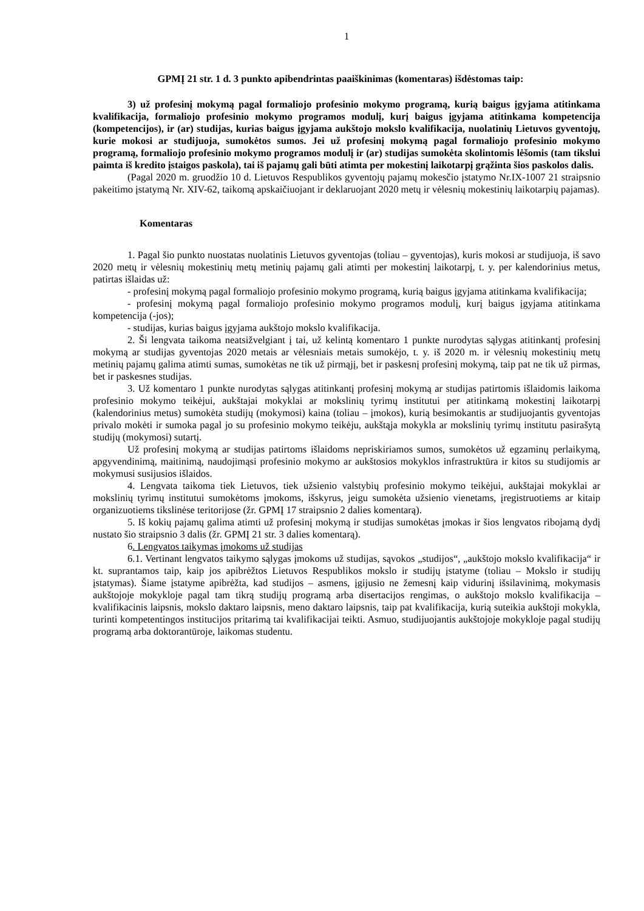1
GPMĮ 21 str. 1 d. 3 punkto apibendrintas paaiškinimas (komentaras) išdėstomas taip:
3) už profesinį mokymą pagal formaliojo profesinio mokymo programą, kurią baigus įgyjama atitinkama kvalifikacija, formaliojo profesinio mokymo programos modulį, kurį baigus įgyjama atitinkama kompetencija (kompetencijos), ir (ar) studijas, kurias baigus įgyjama aukštojo mokslo kvalifikacija, nuolatinių Lietuvos gyventojų, kurie mokosi ar studijuoja, sumokėtos sumos. Jei už profesinį mokymą pagal formaliojo profesinio mokymo programą, formaliojo profesinio mokymo programos modulį ir (ar) studijas sumokėta skolintomis lėšomis (tam tikslui paimta iš kredito įstaigos paskola), tai iš pajamų gali būti atimta per mokestinį laikotarpį grąžinta šios paskolos dalis.
(Pagal 2020 m. gruodžio 10 d. Lietuvos Respublikos gyventojų pajamų mokesčio įstatymo Nr.IX-1007 21 straipsnio pakeitimo įstatymą Nr. XIV-62, taikomą apskaičiuojant ir deklaruojant 2020 metų ir vėlesnių mokestinių laikotarpių pajamas).
Komentaras
1. Pagal šio punkto nuostatas nuolatinis Lietuvos gyventojas (toliau – gyventojas), kuris mokosi ar studijuoja, iš savo 2020 metų ir vėlesnių mokestinių metų metinių pajamų gali atimti per mokestinį laikotarpį, t. y. per kalendorinius metus, patirtas išlaidas už:
- profesinį mokymą pagal formaliojo profesinio mokymo programą, kurią baigus įgyjama atitinkama kvalifikacija;
- profesinį mokymą pagal formaliojo profesinio mokymo programos modulį, kurį baigus įgyjama atitinkama kompetencija (-jos);
- studijas, kurias baigus įgyjama aukštojo mokslo kvalifikacija.
2. Ši lengvata taikoma neatsižvelgiant į tai, už kelintą komentaro 1 punkte nurodytas sąlygas atitinkantį profesinį mokymą ar studijas gyventojas 2020 metais ar vėlesniais metais sumokėjo, t. y. iš 2020 m. ir vėlesnių mokestinių metų metinių pajamų galima atimti sumas, sumokėtas ne tik už pirmąjį, bet ir paskesnį profesinį mokymą, taip pat ne tik už pirmas, bet ir paskesnes studijas.
3. Už komentaro 1 punkte nurodytas sąlygas atitinkantį profesinį mokymą ar studijas patirtomis išlaidomis laikoma profesinio mokymo teikėjui, aukštajai mokyklai ar mokslinių tyrimų institutui per atitinkamą mokestinį laikotarpį (kalendorinius metus) sumokėta studijų (mokymosi) kaina (toliau – įmokos), kurią besimokantis ar studijuojantis gyventojas privalo mokėti ir sumoka pagal jo su profesinio mokymo teikėju, aukštąja mokykla ar mokslinių tyrimų institutu pasirašytą studijų (mokymosi) sutartį.
Už profesinį mokymą ar studijas patirtoms išlaidoms nepriskiriamos sumos, sumokėtos už egzaminų perlaikymą, apgyvendinimą, maitinimą, naudojimąsi profesinio mokymo ar aukštosios mokyklos infrastruktūra ir kitos su studijomis ar mokymusi susijusios išlaidos.
4. Lengvata taikoma tiek Lietuvos, tiek užsienio valstybių profesinio mokymo teikėjui, aukštajai mokyklai ar mokslinių tyrimų institutui sumokėtoms įmokoms, išskyrus, jeigu sumokėta užsienio vienetams, įregistruotiems ar kitaip organizuotiems tikslinėse teritorijose (žr. GPMĮ 17 straipsnio 2 dalies komentarą).
5. Iš kokių pajamų galima atimti už profesinį mokymą ir studijas sumokėtas įmokas ir šios lengvatos ribojamą dydį nustato šio straipsnio 3 dalis (žr. GPMĮ 21 str. 3 dalies komentarą).
6. Lengvatos taikymas įmokoms už studijas
6.1. Vertinant lengvatos taikymo sąlygas įmokoms už studijas, sąvokos „studijos“, „aukštojo mokslo kvalifikacija“ ir kt. suprantamos taip, kaip jos apibrėžtos Lietuvos Respublikos mokslo ir studijų įstatyme (toliau – Mokslo ir studijų įstatymas). Šiame įstatyme apibrėžta, kad studijos – asmens, įgijusio ne žemesnį kaip vidurinį išsilavinimą, mokymasis aukštojoje mokykloje pagal tam tikrą studijų programą arba disertacijos rengimas, o aukštojo mokslo kvalifikacija – kvalifikacinis laipsnis, mokslo daktaro laipsnis, meno daktaro laipsnis, taip pat kvalifikacija, kurią suteikia aukštoji mokykla, turinti kompetentingos institucijos pritarimą tai kvalifikacijai teikti. Asmuo, studijuojantis aukštojoje mokykloje pagal studijų programą arba doktorantūroje, laikomas studentu.